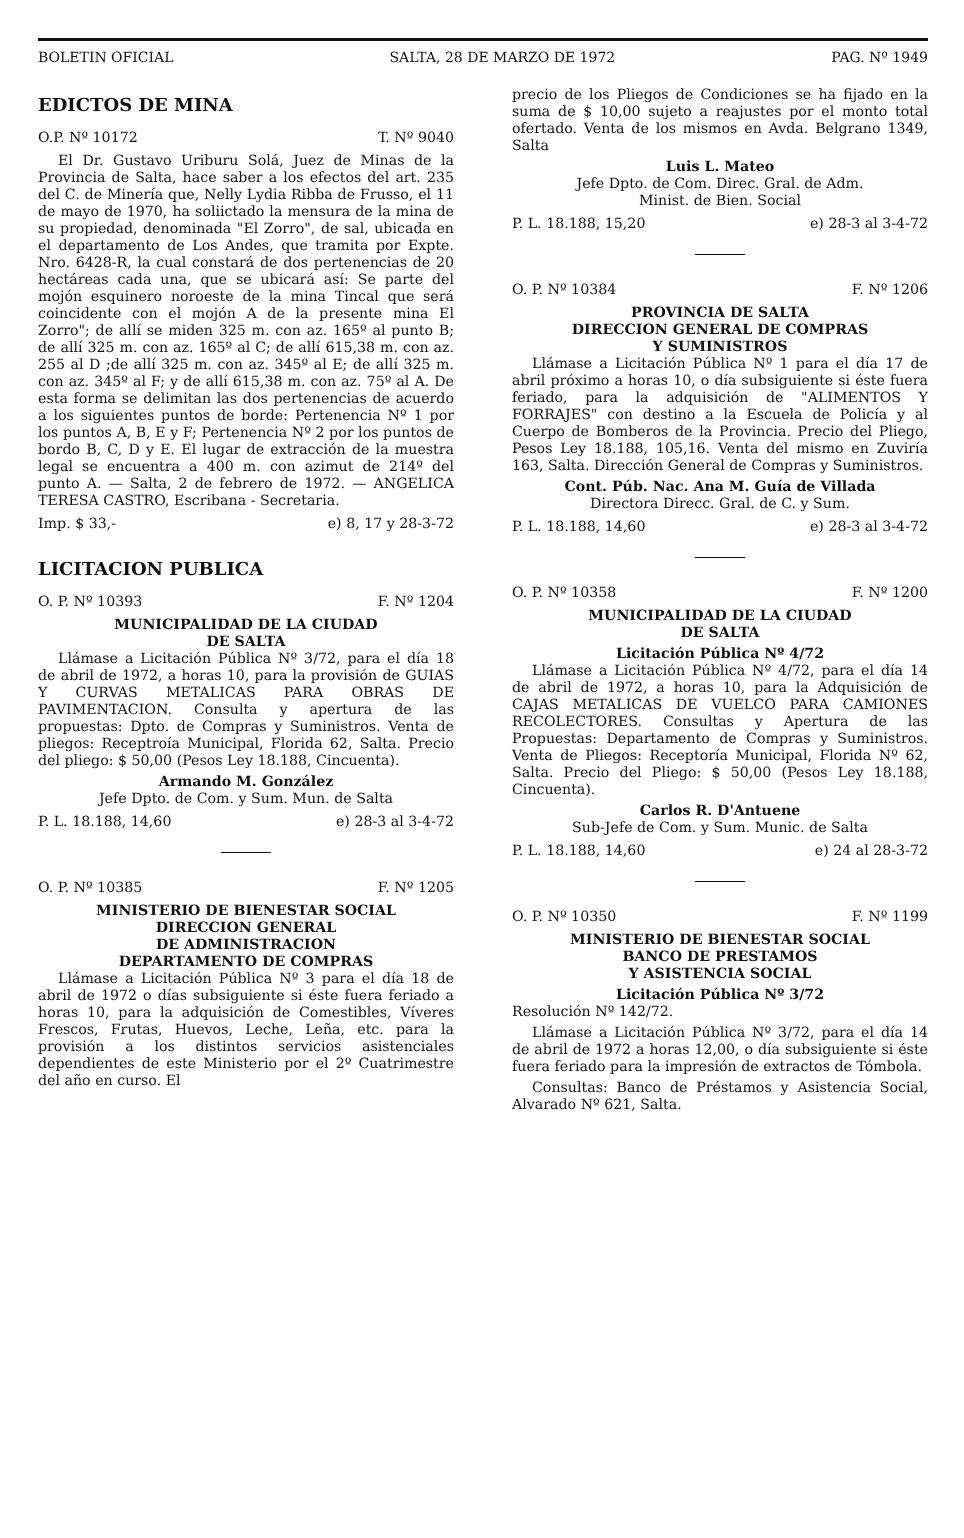BOLETIN OFICIAL SALTA, 28 DE MARZO DE 1972 PAG. Nº 1949
EDICTOS DE MINA
O.P. Nº 10172 T. Nº 9040
El Dr. Gustavo Uriburu Solá, Juez de Minas de la Provincia de Salta, hace saber a los efectos del art. 235 del C. de Minería que, Nelly Lydia Ribba de Frusso, el 11 de mayo de 1970, ha soliictado la mensura de la mina de su propiedad, denominada "El Zorro", de sal, ubicada en el departamento de Los Andes, que tramita por Expte. Nro. 6428-R, la cual constará de dos pertenencias de 20 hectáreas cada una, que se ubicará así: Se parte del mojón esquinero noroeste de la mina Tincal que será coincidente con el mojón A de la presente mina El Zorro"; de allí se miden 325 m. con az. 165º al punto B; de allí 325 m. con az. 165º al C; de allí 615,38 m. con az. 255 al D ;de allí 325 m. con az. 345º al E; de allí 325 m. con az. 345º al F; y de allí 615,38 m. con az. 75º al A. De esta forma se delimitan las dos pertenencias de acuerdo a los siguientes puntos de borde: Pertenencia Nº 1 por los puntos A, B, E y F; Pertenencia Nº 2 por los puntos de bordo B, C, D y E. El lugar de extracción de la muestra legal se encuentra a 400 m. con azimut de 214º del punto A. — Salta, 2 de febrero de 1972. — ANGELICA TERESA CASTRO, Escribana - Secretaria.
Imp. $ 33,- e) 8, 17 y 28-3-72
LICITACION PUBLICA
O. P. Nº 10393 F. Nº 1204
MUNICIPALIDAD DE LA CIUDAD
DE SALTA
Llámase a Licitación Pública Nº 3/72, para el día 18 de abril de 1972, a horas 10, para la provisión de GUIAS Y CURVAS METALICAS PARA OBRAS DE PAVIMENTACION. Consulta y apertura de las propuestas: Dpto. de Compras y Suministros. Venta de pliegos: Receptroía Municipal, Florida 62, Salta. Precio del pliego: $ 50,00 (Pesos Ley 18.188, Cincuenta).
Armando M. González
Jefe Dpto. de Com. y Sum. Mun. de Salta
P. L. 18.188, 14,60 e) 28-3 al 3-4-72
O. P. Nº 10385 F. Nº 1205
MINISTERIO DE BIENESTAR SOCIAL
DIRECCION GENERAL
DE ADMINISTRACION
DEPARTAMENTO DE COMPRAS
Llámase a Licitación Pública Nº 3 para el día 18 de abril de 1972 o días subsiguiente si éste fuera feriado a horas 10, para la adquisición de Comestibles, Víveres Frescos, Frutas, Huevos, Leche, Leña, etc. para la provisión a los distintos servicios asistenciales dependientes de este Ministerio por el 2º Cuatrimestre del año en curso. El
precio de los Pliegos de Condiciones se ha fijado en la suma de $ 10,00 sujeto a reajustes por el monto total ofertado. Venta de los mismos en Avda. Belgrano 1349, Salta
Luis L. Mateo
Jefe Dpto. de Com. Direc. Gral. de Adm.
Minist. de Bien. Social
P. L. 18.188, 15,20 e) 28-3 al 3-4-72
O. P. Nº 10384 F. Nº 1206
PROVINCIA DE SALTA
DIRECCION GENERAL DE COMPRAS
Y SUMINISTROS
Llámase a Licitación Pública Nº 1 para el día 17 de abril próximo a horas 10, o día subsiguiente si éste fuera feriado, para la adquisición de "ALIMENTOS Y FORRAJES" con destino a la Escuela de Policía y al Cuerpo de Bomberos de la Provincia. Precio del Pliego, Pesos Ley 18.188, 105,16. Venta del mismo en Zuviría 163, Salta. Dirección General de Compras y Suministros.
Cont. Púb. Nac. Ana M. Guía de Villada
Directora Direcc. Gral. de C. y Sum.
P. L. 18.188, 14,60 e) 28-3 al 3-4-72
O. P. Nº 10358 F. Nº 1200
MUNICIPALIDAD DE LA CIUDAD
DE SALTA
Licitación Pública Nº 4/72
Llámase a Licitación Pública Nº 4/72, para el día 14 de abril de 1972, a horas 10, para la Adquisición de CAJAS METALICAS DE VUELCO PARA CAMIONES RECOLECTORES. Consultas y Apertura de las Propuestas: Departamento de Compras y Suministros. Venta de Pliegos: Receptoría Municipal, Florida Nº 62, Salta. Precio del Pliego: $ 50,00 (Pesos Ley 18.188, Cincuenta).
Carlos R. D'Antuene
Sub-Jefe de Com. y Sum. Munic. de Salta
P. L. 18.188, 14,60 e) 24 al 28-3-72
O. P. Nº 10350 F. Nº 1199
MINISTERIO DE BIENESTAR SOCIAL
BANCO DE PRESTAMOS
Y ASISTENCIA SOCIAL
Licitación Pública Nº 3/72
Resolución Nº 142/72.
Llámase a Licitación Pública Nº 3/72, para el día 14 de abril de 1972 a horas 12,00, o día subsiguiente si éste fuera feriado para la impresión de extractos de Tómbola.
Consultas: Banco de Préstamos y Asistencia Social, Alvarado Nº 621, Salta.